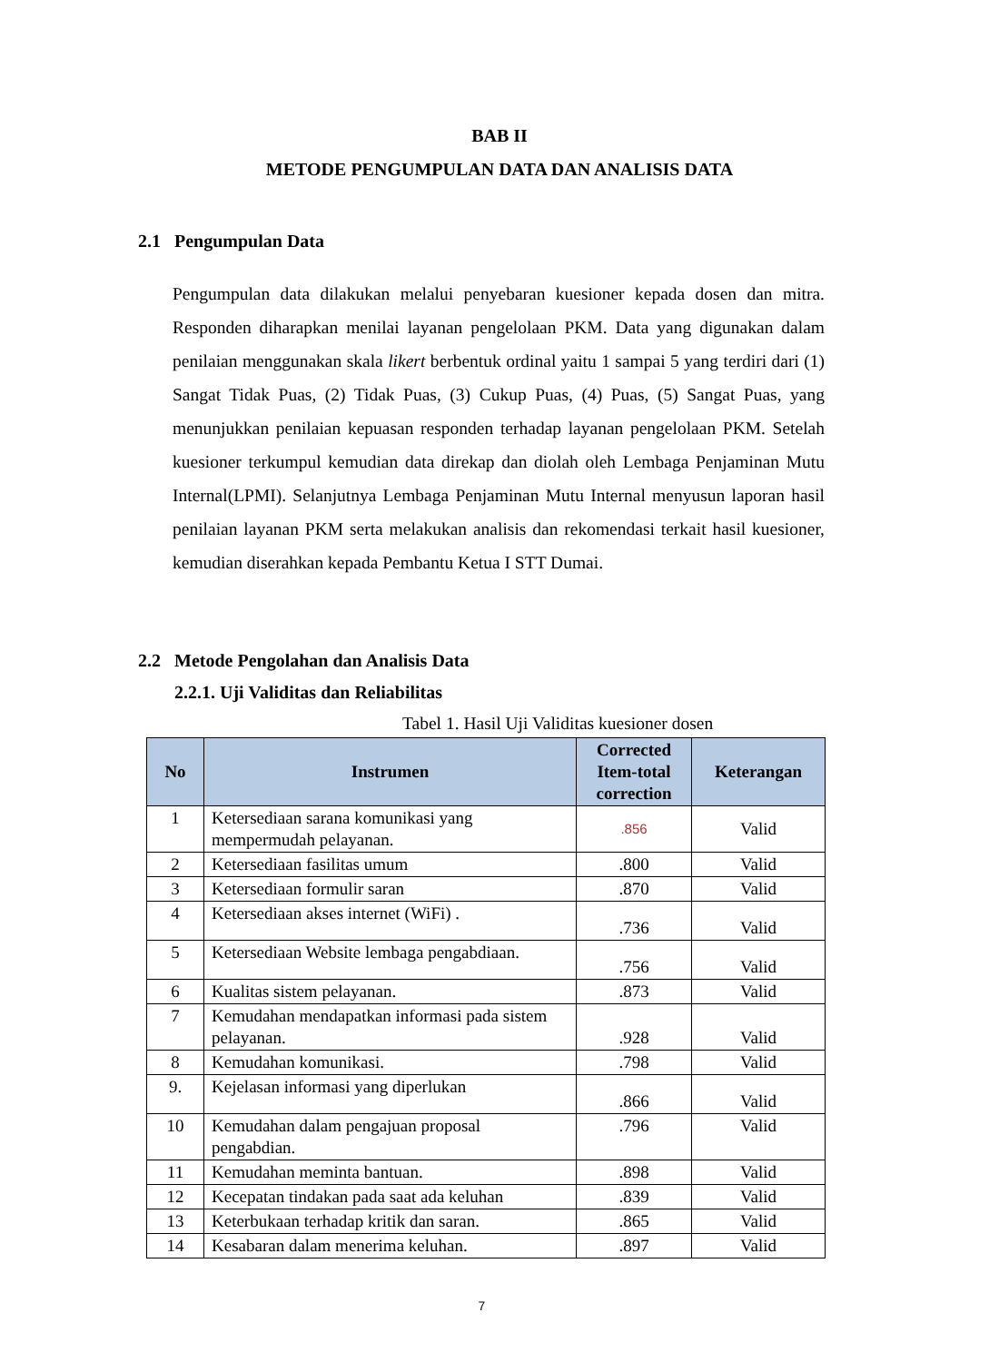BAB II
METODE PENGUMPULAN DATA DAN ANALISIS DATA
2.1 Pengumpulan Data
Pengumpulan data dilakukan melalui penyebaran kuesioner kepada dosen dan mitra. Responden diharapkan menilai layanan pengelolaan PKM. Data yang digunakan dalam penilaian menggunakan skala likert berbentuk ordinal yaitu 1 sampai 5 yang terdiri dari (1) Sangat Tidak Puas, (2) Tidak Puas, (3) Cukup Puas, (4) Puas, (5) Sangat Puas, yang menunjukkan penilaian kepuasan responden terhadap layanan pengelolaan PKM. Setelah kuesioner terkumpul kemudian data direkap dan diolah oleh Lembaga Penjaminan Mutu Internal(LPMI). Selanjutnya Lembaga Penjaminan Mutu Internal menyusun laporan hasil penilaian layanan PKM serta melakukan analisis dan rekomendasi terkait hasil kuesioner, kemudian diserahkan kepada Pembantu Ketua I STT Dumai.
2.2 Metode Pengolahan dan Analisis Data
2.2.1. Uji Validitas dan Reliabilitas
Tabel 1. Hasil Uji Validitas kuesioner dosen
| No | Instrumen | Corrected Item-total correction | Keterangan |
| --- | --- | --- | --- |
| 1 | Ketersediaan sarana komunikasi yang mempermudah pelayanan. | .856 | Valid |
| 2 | Ketersediaan fasilitas umum | .800 | Valid |
| 3 | Ketersediaan formulir saran | .870 | Valid |
| 4 | Ketersediaan akses internet (WiFi) . | .736 | Valid |
| 5 | Ketersediaan Website lembaga pengabdiaan. | .756 | Valid |
| 6 | Kualitas sistem pelayanan. | .873 | Valid |
| 7 | Kemudahan mendapatkan informasi pada sistem pelayanan. | .928 | Valid |
| 8 | Kemudahan komunikasi. | .798 | Valid |
| 9. | Kejelasan informasi yang diperlukan | .866 | Valid |
| 10 | Kemudahan dalam pengajuan proposal pengabdian. | .796 | Valid |
| 11 | Kemudahan meminta bantuan. | .898 | Valid |
| 12 | Kecepatan tindakan pada saat ada keluhan | .839 | Valid |
| 13 | Keterbukaan terhadap kritik dan saran. | .865 | Valid |
| 14 | Kesabaran dalam menerima keluhan. | .897 | Valid |
7